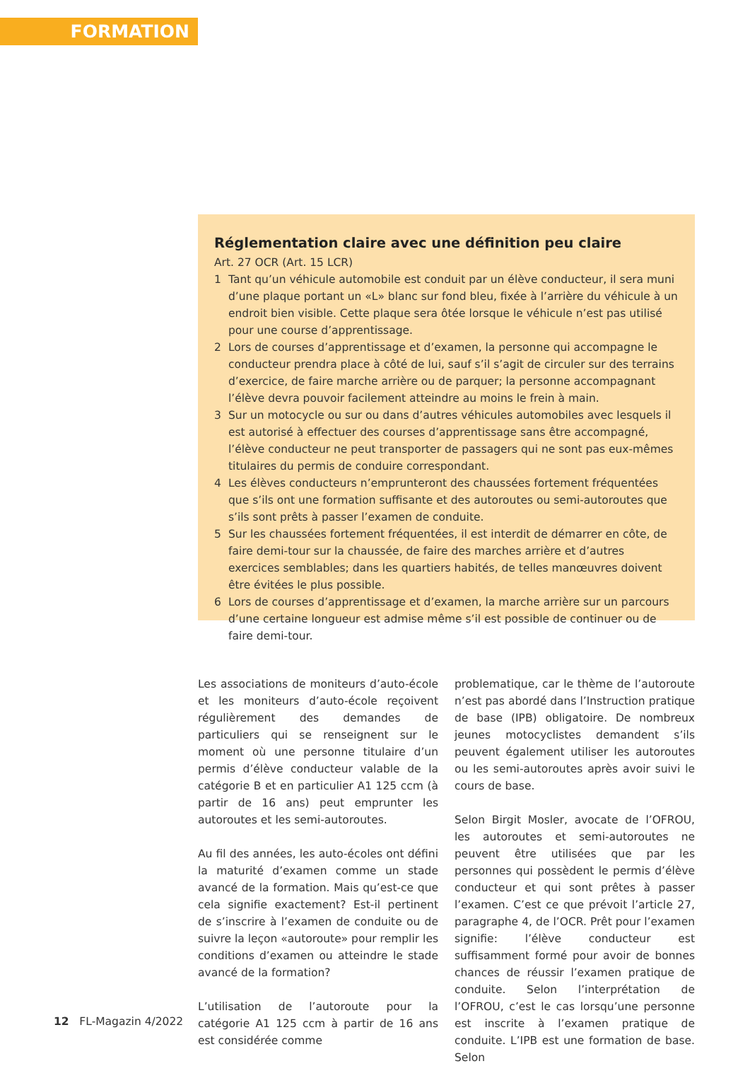FORMATION
Réglementation claire avec une définition peu claire
Art. 27 OCR (Art. 15 LCR)
1 Tant qu’un véhicule automobile est conduit par un élève conducteur, il sera muni d’une plaque portant un «L» blanc sur fond bleu, fixée à l’arrière du véhicule à un endroit bien visible. Cette plaque sera ôtée lorsque le véhicule n’est pas utilisé pour une course d’apprentissage.
2 Lors de courses d’apprentissage et d’examen, la personne qui accompagne le conducteur prendra place à côté de lui, sauf s’il s’agit de circuler sur des terrains d’exercice, de faire marche arrière ou de parquer; la personne accompagnant l’élève devra pouvoir facilement atteindre au moins le frein à main.
3 Sur un motocycle ou sur ou dans d’autres véhicules automobiles avec lesquels il est autorisé à effectuer des courses d’apprentissage sans être accompagné, l’élève conducteur ne peut transporter de passagers qui ne sont pas eux-mêmes titulaires du permis de conduire correspondant.
4 Les élèves conducteurs n’emprunteront des chaussées fortement fréquentées que s’ils ont une formation suffisante et des autoroutes ou semi-autoroutes que s’ils sont prêts à passer l’examen de conduite.
5 Sur les chaussées fortement fréquentées, il est interdit de démarrer en côte, de faire demi-tour sur la chaussée, de faire des marches arrière et d’autres exercices semblables; dans les quartiers habités, de telles manœuvres doivent être évitées le plus possible.
6 Lors de courses d’apprentissage et d’examen, la marche arrière sur un parcours d’une certaine longueur est admise même s’il est possible de continuer ou de faire demi-tour.
Les associations de moniteurs d’auto-école et les moniteurs d’auto-école reçoivent régulièrement des demandes de particuliers qui se renseignent sur le moment où une personne titulaire d’un permis d’élève conducteur valable de la catégorie B et en particulier A1 125 ccm (à partir de 16 ans) peut emprunter les autoroutes et les semi-autoroutes.
Au fil des années, les auto-écoles ont défini la maturité d’examen comme un stade avancé de la formation. Mais qu’est-ce que cela signifie exactement? Est-il pertinent de s’inscrire à l’examen de conduite ou de suivre la leçon «autoroute» pour remplir les conditions d’examen ou atteindre le stade avancé de la formation?
L’utilisation de l’autoroute pour la catégorie A1 125 ccm à partir de 16 ans est considérée comme
problematique, car le thème de l’autoroute n’est pas abordé dans l’Instruction pratique de base (IPB) obligatoire. De nombreux jeunes motocyclistes demandent s’ils peuvent également utiliser les autoroutes ou les semi-autoroutes après avoir suivi le cours de base.
Selon Birgit Mosler, avocate de l’OFROU, les autoroutes et semi-autoroutes ne peuvent être utilisées que par les personnes qui possèdent le permis d’élève conducteur et qui sont prêtes à passer l’examen. C’est ce que prévoit l’article 27, paragraphe 4, de l’OCR. Prêt pour l’examen signifie: l’élève conducteur est suffisamment formé pour avoir de bonnes chances de réussir l’examen pratique de conduite. Selon l’interprétation de l’OFROU, c’est le cas lorsqu’une personne est inscrite à l’examen pratique de conduite. L’IPB est une formation de base. Selon
12 FL-Magazin 4/2022